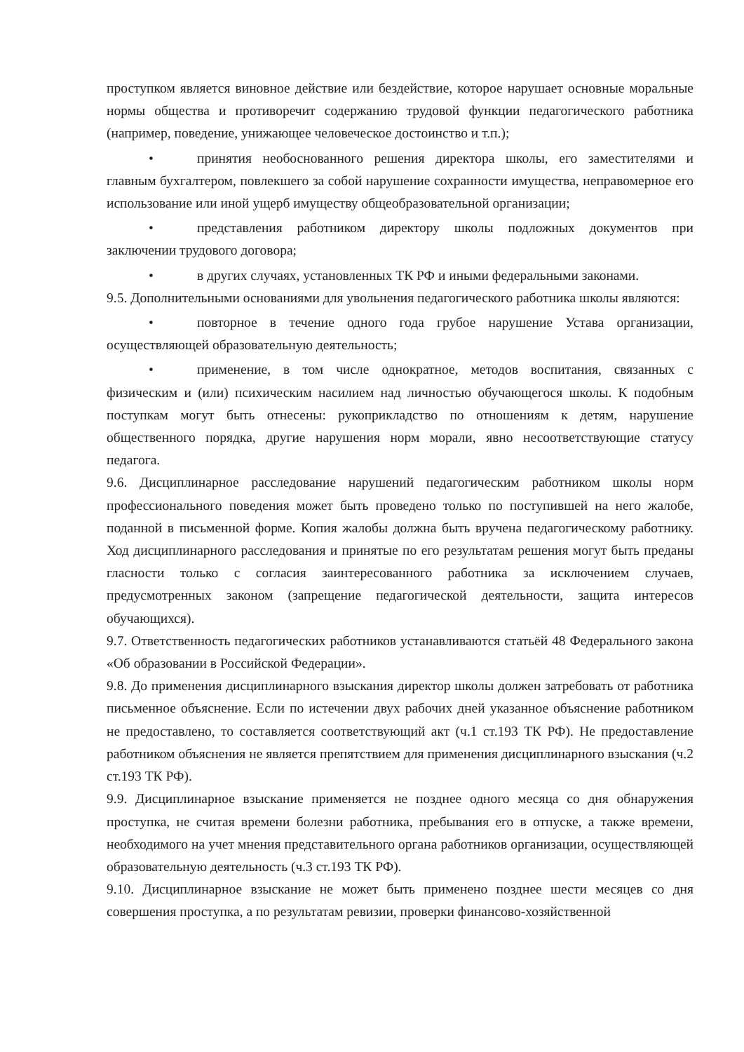проступком является виновное действие или бездействие, которое нарушает основные моральные нормы общества и противоречит содержанию трудовой функции педагогического работника (например, поведение, унижающее человеческое достоинство и т.п.);
• принятия необоснованного решения директора школы, его заместителями и главным бухгалтером, повлекшего за собой нарушение сохранности имущества, неправомерное его использование или иной ущерб имуществу общеобразовательной организации;
• представления работником директору школы подложных документов при заключении трудового договора;
• в других случаях, установленных ТК РФ и иными федеральными законами.
9.5. Дополнительными основаниями для увольнения педагогического работника школы являются:
• повторное в течение одного года грубое нарушение Устава организации, осуществляющей образовательную деятельность;
• применение, в том числе однократное, методов воспитания, связанных с физическим и (или) психическим насилием над личностью обучающегося школы. К подобным поступкам могут быть отнесены: рукоприкладство по отношениям к детям, нарушение общественного порядка, другие нарушения норм морали, явно несоответствующие статусу педагога.
9.6. Дисциплинарное расследование нарушений педагогическим работником школы норм профессионального поведения может быть проведено только по поступившей на него жалобе, поданной в письменной форме. Копия жалобы должна быть вручена педагогическому работнику. Ход дисциплинарного расследования и принятые по его результатам решения могут быть преданы гласности только с согласия заинтересованного работника за исключением случаев, предусмотренных законом (запрещение педагогической деятельности, защита интересов обучающихся).
9.7. Ответственность педагогических работников устанавливаются статьёй 48 Федерального закона «Об образовании в Российской Федерации».
9.8. До применения дисциплинарного взыскания директор школы должен затребовать от работника письменное объяснение. Если по истечении двух рабочих дней указанное объяснение работником не предоставлено, то составляется соответствующий акт (ч.1 ст.193 ТК РФ). Не предоставление работником объяснения не является препятствием для применения дисциплинарного взыскания (ч.2 ст.193 ТК РФ).
9.9. Дисциплинарное взыскание применяется не позднее одного месяца со дня обнаружения проступка, не считая времени болезни работника, пребывания его в отпуске, а также времени, необходимого на учет мнения представительного органа работников организации, осуществляющей образовательную деятельность (ч.3 ст.193 ТК РФ).
9.10. Дисциплинарное взыскание не может быть применено позднее шести месяцев со дня совершения проступка, а по результатам ревизии, проверки финансово-хозяйственной